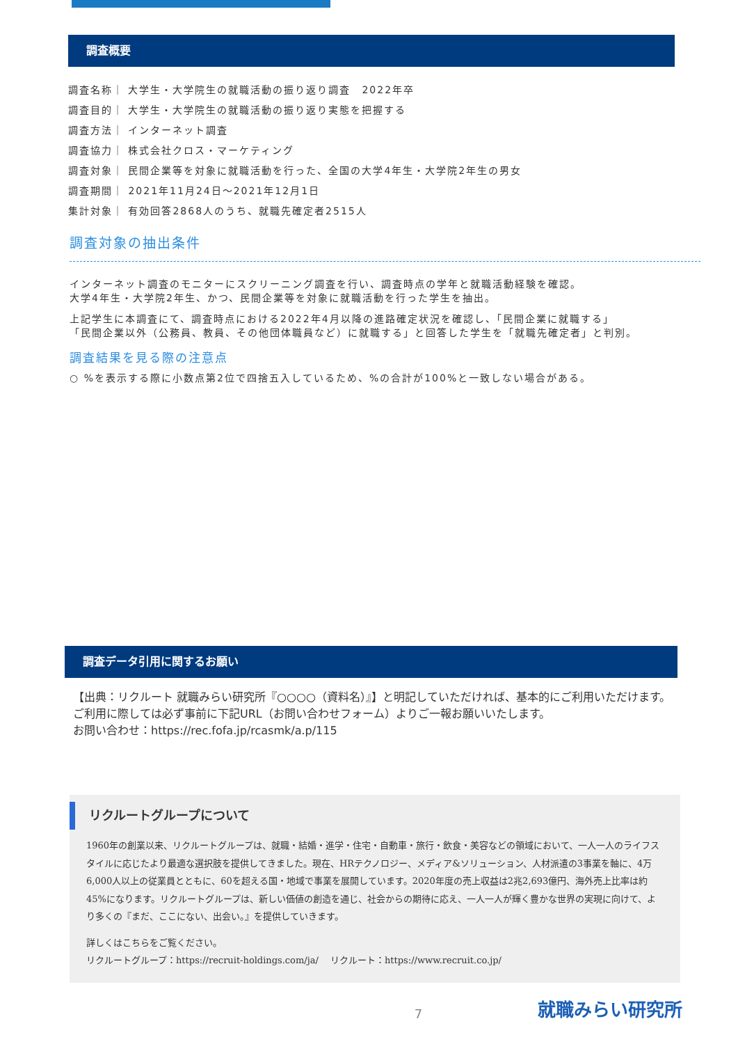調査概要
調査名称｜ 大学生・大学院生の就職活動の振り返り調査　2022年卒
調査目的｜ 大学生・大学院生の就職活動の振り返り実態を把握する
調査方法｜ インターネット調査
調査協力｜ 株式会社クロス・マーケティング
調査対象｜ 民間企業等を対象に就職活動を行った、全国の大学4年生・大学院2年生の男女
調査期間｜ 2021年11月24日～2021年12月1日
集計対象｜ 有効回答2868人のうち、就職先確定者2515人
調査対象の抽出条件
インターネット調査のモニターにスクリーニング調査を行い、調査時点の学年と就職活動経験を確認。
大学4年生・大学院2年生、かつ、民間企業等を対象に就職活動を行った学生を抽出。
上記学生に本調査にて、調査時点における2022年4月以降の進路確定状況を確認し、「民間企業に就職する」
「民間企業以外（公務員、教員、その他団体職員など）に就職する」と回答した学生を「就職先確定者」と判別。
調査結果を見る際の注意点
○ %を表示する際に小数点第2位で四捨五入しているため、%の合計が100%と一致しない場合がある。
調査データ引用に関するお願い
【出典：リクルート 就職みらい研究所『○○○○（資料名）』】と明記していただければ、基本的にご利用いただけます。
ご利用に際しては必ず事前に下記URL（お問い合わせフォーム）よりご一報お願いいたします。
お問い合わせ：https://rec.fofa.jp/rcasmk/a.p/115
リクルートグループについて
1960年の創業以来、リクルートグループは、就職・結婚・進学・住宅・自動車・旅行・飲食・美容などの領域において、一人一人のライフスタイルに応じたより最適な選択肢を提供してきました。現在、HRテクノロジー、メディア&ソリューション、人材派遣の3事業を軸に、4万6,000人以上の従業員とともに、60を超える国・地域で事業を展開しています。2020年度の売上収益は2兆2,693億円、海外売上比率は約45%になります。リクルートグループは、新しい価値の創造を通じ、社会からの期待に応え、一人一人が輝く豊かな世界の実現に向けて、より多くの『まだ、ここにない、出会い。』を提供していきます。
詳しくはこちらをご覧ください。
リクルートグループ：https://recruit-holdings.com/ja/　 リクルート：https://www.recruit.co.jp/
7
就職みらい研究所